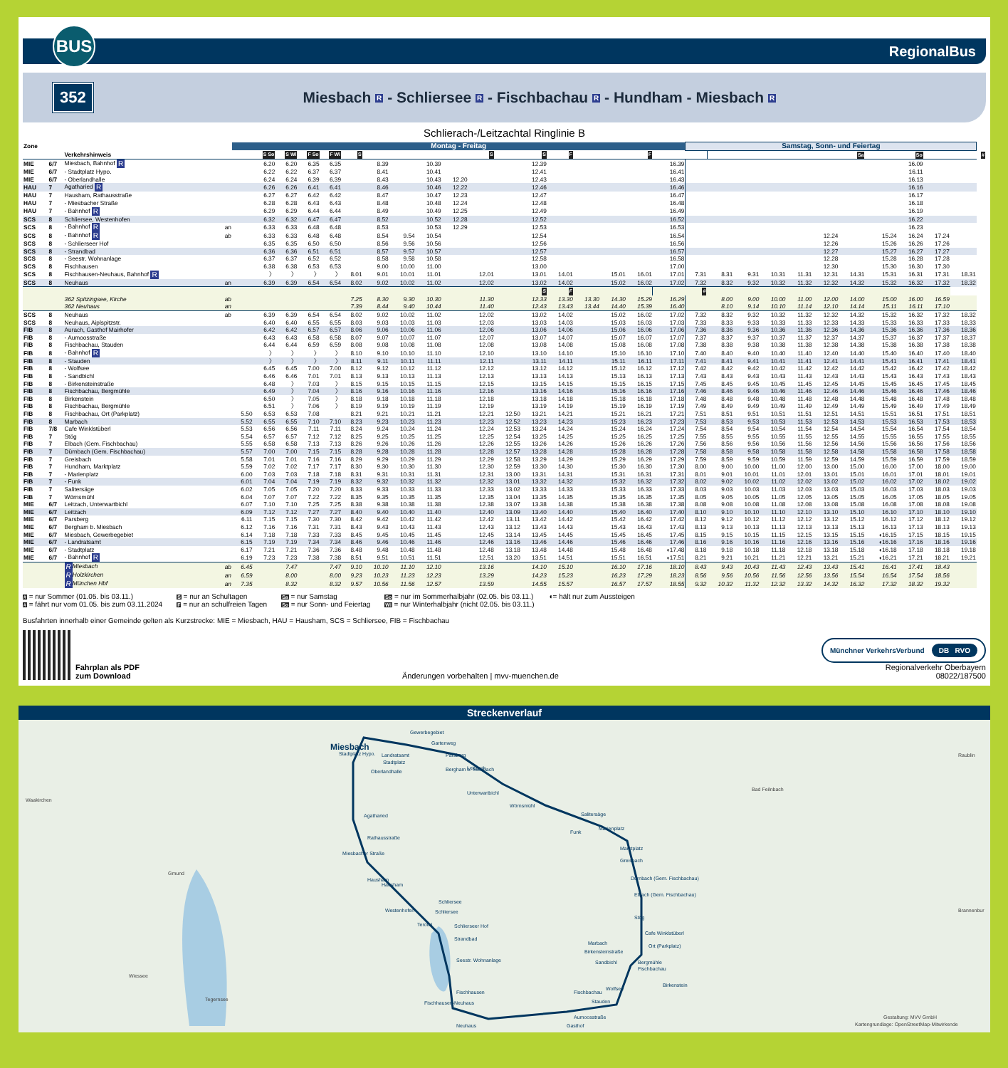BUS
RegionalBus
352
Miesbach R - Schliersee R - Fischbachau R - Hundham - Miesbach R
Schlierach-/Leitzachtal Ringlinie B
| Zone | | | | Montag - Freitag | | | | | | | | | | | | | | | | | | Samstag, Sonn- und Feiertag | | | | | | | | | | | |
| | | Verkehrshinweis | | | S So | S Wi | F So | F Wi | S | | | | | S | | S | F | | | F | | | | | | | | Sa | | So | | | # |
| MIE | 6/7 | Miesbach, Bahnhof R | | | 6.20 | 6.20 | 6.35 | 6.35 | | 8.39 | | 10.39 | | | | 12.39 | | | | | 16.39 | | | | | | | | | 16.09 | | | |
| MIE | 6/7 | - Stadtplatz Hypo. | | | 6.22 | 6.22 | 6.37 | 6.37 | | 8.41 | | 10.41 | | | | 12.41 | | | | | 16.41 | | | | | | | | | 16.11 | | | |
| MIE | 6/7 | - Oberlandhalle | | | 6.24 | 6.24 | 6.39 | 6.39 | | 8.43 | | 10.43 | 12.20 | | | 12.43 | | | | | 16.43 | | | | | | | | | 16.13 | | | |
| HAU | 7 | Agatharied R | | | 6.26 | 6.26 | 6.41 | 6.41 | | 8.46 | | 10.46 | 12.22 | | | 12.46 | | | | | 16.46 | | | | | | | | | 16.16 | | | |
| HAU | 7 | Hausham, Rathausstraße | | | 6.27 | 6.27 | 6.42 | 6.42 | | 8.47 | | 10.47 | 12.23 | | | 12.47 | | | | | 16.47 | | | | | | | | | 16.17 | | | |
| HAU | 7 | - Miesbacher Straße | | | 6.28 | 6.28 | 6.43 | 6.43 | | 8.48 | | 10.48 | 12.24 | | | 12.48 | | | | | 16.48 | | | | | | | | | 16.18 | | | |
| HAU | 7 | - Bahnhof R | | | 6.29 | 6.29 | 6.44 | 6.44 | | 8.49 | | 10.49 | 12.25 | | | 12.49 | | | | | 16.49 | | | | | | | | | 16.19 | | | |
| SCS | 8 | Schliersee, Westenhofen | | | 6.32 | 6.32 | 6.47 | 6.47 | | 8.52 | | 10.52 | 12.28 | | | 12.52 | | | | | 16.52 | | | | | | | | | 16.22 | | | |
| SCS | 8 | - Bahnhof R | an | | 6.33 | 6.33 | 6.48 | 6.48 | | 8.53 | | 10.53 | 12.29 | | | 12.53 | | | | | 16.53 | | | | | | | | | 16.23 | | | |
| SCS | 8 | - Bahnhof R | ab | | 6.33 | 6.33 | 6.48 | 6.48 | | 8.54 | 9.54 | 10.54 | | | | 12.54 | | | | | 16.54 | | | | | | 12.24 | | 15.24 | 16.24 | 17.24 | | |
| SCS | 8 | - Schlierseer Hof | | | 6.35 | 6.35 | 6.50 | 6.50 | | 8.56 | 9.56 | 10.56 | | | | 12.56 | | | | | 16.56 | | | | | | 12.26 | | 15.26 | 16.26 | 17.26 | | |
| SCS | 8 | - Strandbad | | | 6.36 | 6.36 | 6.51 | 6.51 | | 8.57 | 9.57 | 10.57 | | | | 12.57 | | | | | 16.57 | | | | | | 12.27 | | 15.27 | 16.27 | 17.27 | | |
| SCS | 8 | - Seestr. Wohnanlage | | | 6.37 | 6.37 | 6.52 | 6.52 | | 8.58 | 9.58 | 10.58 | | | | 12.58 | | | | | 16.58 | | | | | | 12.28 | | 15.28 | 16.28 | 17.28 | | |
| SCS | 8 | Fischhausen | | | 6.38 | 6.38 | 6.53 | 6.53 | | 9.00 | 10.00 | 11.00 | | | | 13.00 | | | | | 17.00 | | | | | | 12.30 | | 15.30 | 16.30 | 17.30 | | |
| SCS | 8 | Fischhausen-Neuhaus, Bahnhof R | | | 〉 | 〉 | 〉 | 〉 | 8.01 | 9.01 | 10.01 | 11.01 | | 12.01 | | 13.01 | 14.01 | | 15.01 | 16.01 | 17.01 | 7.31 | 8.31 | 9.31 | 10.31 | 11.31 | 12.31 | 14.31 | 15.31 | 16.31 | 17.31 | 18.31 | |
| SCS | 8 | Neuhaus | an | | 6.39 | 6.39 | 6.54 | 6.54 | 8.02 | 9.02 | 10.02 | 11.02 | | 12.02 | | 13.02 | 14.02 | | 15.02 | 16.02 | 17.02 | 7.32 | 8.32 | 9.32 | 10.32 | 11.32 | 12.32 | 14.32 | 15.32 | 16.32 | 17.32 | 18.32 | |
| | | | | | | | | | | | | | | | | S | F | | | | | # | | | | | | | | | | | |
| | | 362 Spitzingsee, Kirche | ab | | | | | | 7.25 | 8.30 | 9.30 | 10.30 | | 11.30 | | 12.33 | 13.30 | 13.30 | 14.30 | 15.29 | 16.29 | | 8.00 | 9.00 | 10.00 | 11.00 | 12.00 | 14.00 | 15.00 | 16.00 | 16.59 | | |
| | | 362 Neuhaus | an | | | | | | 7.39 | 8.44 | 9.40 | 10.44 | | 11.40 | | 12.43 | 13.43 | 13.44 | 14.40 | 15.39 | 16.40 | | 8.10 | 9.14 | 10.10 | 11.14 | 12.10 | 14.14 | 15.11 | 16.11 | 17.10 | | |
| SCS | 8 | Neuhaus | ab | | 6.39 | 6.39 | 6.54 | 6.54 | 8.02 | 9.02 | 10.02 | 11.02 | | 12.02 | | 13.02 | 14.02 | | 15.02 | 16.02 | 17.02 | 7.32 | 8.32 | 9.32 | 10.32 | 11.32 | 12.32 | 14.32 | 15.32 | 16.32 | 17.32 | 18.32 | |
| SCS | 8 | Neuhaus, Aiplspitzstr. | | | 6.40 | 6.40 | 6.55 | 6.55 | 8.03 | 9.03 | 10.03 | 11.03 | | 12.03 | | 13.03 | 14.03 | | 15.03 | 16.03 | 17.03 | 7.33 | 8.33 | 9.33 | 10.33 | 11.33 | 12.33 | 14.33 | 15.33 | 16.33 | 17.33 | 18.33 | |
| FIB | 8 | Aurach, Gasthof Mairhofer | | | 6.42 | 6.42 | 6.57 | 6.57 | 8.06 | 9.06 | 10.06 | 11.06 | | 12.06 | | 13.06 | 14.06 | | 15.06 | 16.06 | 17.06 | 7.36 | 8.36 | 9.36 | 10.36 | 11.36 | 12.36 | 14.36 | 15.36 | 16.36 | 17.36 | 18.36 | |
| FIB | 8 | - Aumoosstraße | | | 6.43 | 6.43 | 6.58 | 6.58 | 8.07 | 9.07 | 10.07 | 11.07 | | 12.07 | | 13.07 | 14.07 | | 15.07 | 16.07 | 17.07 | 7.37 | 8.37 | 9.37 | 10.37 | 11.37 | 12.37 | 14.37 | 15.37 | 16.37 | 17.37 | 18.37 | |
| FIB | 8 | Fischbachau, Stauden | | | 6.44 | 6.44 | 6.59 | 6.59 | 8.08 | 9.08 | 10.08 | 11.08 | | 12.08 | | 13.08 | 14.08 | | 15.08 | 16.08 | 17.08 | 7.38 | 8.38 | 9.38 | 10.38 | 11.38 | 12.38 | 14.38 | 15.38 | 16.38 | 17.38 | 18.38 | |
| FIB | 8 | - Bahnhof R | | | 〉 | 〉 | 〉 | 〉 | 8.10 | 9.10 | 10.10 | 11.10 | | 12.10 | | 13.10 | 14.10 | | 15.10 | 16.10 | 17.10 | 7.40 | 8.40 | 9.40 | 10.40 | 11.40 | 12.40 | 14.40 | 15.40 | 16.40 | 17.40 | 18.40 | |
| FIB | 8 | - Stauden | | | 〉 | 〉 | 〉 | 〉 | 8.11 | 9.11 | 10.11 | 11.11 | | 12.11 | | 13.11 | 14.11 | | 15.11 | 16.11 | 17.11 | 7.41 | 8.41 | 9.41 | 10.41 | 11.41 | 12.41 | 14.41 | 15.41 | 16.41 | 17.41 | 18.41 | |
| FIB | 8 | - Wolfsee | | | 6.45 | 6.45 | 7.00 | 7.00 | 8.12 | 9.12 | 10.12 | 11.12 | | 12.12 | | 13.12 | 14.12 | | 15.12 | 16.12 | 17.12 | 7.42 | 8.42 | 9.42 | 10.42 | 11.42 | 12.42 | 14.42 | 15.42 | 16.42 | 17.42 | 18.42 | |
| FIB | 8 | - Sandbichl | | | 6.46 | 6.46 | 7.01 | 7.01 | 8.13 | 9.13 | 10.13 | 11.13 | | 12.13 | | 13.13 | 14.13 | | 15.13 | 16.13 | 17.13 | 7.43 | 8.43 | 9.43 | 10.43 | 11.43 | 12.43 | 14.43 | 15.43 | 16.43 | 17.43 | 18.43 | |
| FIB | 8 | - Birkensteinstraße | | | 6.48 | 〉 | 7.03 | 〉 | 8.15 | 9.15 | 10.15 | 11.15 | | 12.15 | | 13.15 | 14.15 | | 15.15 | 16.15 | 17.15 | 7.45 | 8.45 | 9.45 | 10.45 | 11.45 | 12.45 | 14.45 | 15.45 | 16.45 | 17.45 | 18.45 | |
| FIB | 8 | Fischbachau, Bergmühle | | | 6.49 | 〉 | 7.04 | 〉 | 8.16 | 9.16 | 10.16 | 11.16 | | 12.16 | | 13.16 | 14.16 | | 15.16 | 16.16 | 17.16 | 7.46 | 8.46 | 9.46 | 10.46 | 11.46 | 12.46 | 14.46 | 15.46 | 16.46 | 17.46 | 18.46 | |
| FIB | 8 | Birkenstein | | | 6.50 | 〉 | 7.05 | 〉 | 8.18 | 9.18 | 10.18 | 11.18 | | 12.18 | | 13.18 | 14.18 | | 15.18 | 16.18 | 17.18 | 7.48 | 8.48 | 9.48 | 10.48 | 11.48 | 12.48 | 14.48 | 15.48 | 16.48 | 17.48 | 18.48 | |
| FIB | 8 | Fischbachau, Bergmühle | | | 6.51 | 〉 | 7.06 | 〉 | 8.19 | 9.19 | 10.19 | 11.19 | | 12.19 | | 13.19 | 14.19 | | 15.19 | 16.19 | 17.19 | 7.49 | 8.49 | 9.49 | 10.49 | 11.49 | 12.49 | 14.49 | 15.49 | 16.49 | 17.49 | 18.49 | |
| FIB | 8 | Fischbachau, Ort (Parkplatz) | | 5.50 | 6.53 | 6.53 | 7.08 | | 8.21 | 9.21 | 10.21 | 11.21 | | 12.21 | 12.50 | 13.21 | 14.21 | | 15.21 | 16.21 | 17.21 | 7.51 | 8.51 | 9.51 | 10.51 | 11.51 | 12.51 | 14.51 | 15.51 | 16.51 | 17.51 | 18.51 | |
| FIB | 8 | Marbach | | 5.52 | 6.55 | 6.55 | 7.10 | 7.10 | 8.23 | 9.23 | 10.23 | 11.23 | | 12.23 | 12.52 | 13.23 | 14.23 | | 15.23 | 16.23 | 17.23 | 7.53 | 8.53 | 9.53 | 10.53 | 11.53 | 12.53 | 14.53 | 15.53 | 16.53 | 17.53 | 18.53 | |
| FIB | 7/8 | Cafe Winklstüberl | | 5.53 | 6.56 | 6.56 | 7.11 | 7.11 | 8.24 | 9.24 | 10.24 | 11.24 | | 12.24 | 12.53 | 13.24 | 14.24 | | 15.24 | 16.24 | 17.24 | 7.54 | 8.54 | 9.54 | 10.54 | 11.54 | 12.54 | 14.54 | 15.54 | 16.54 | 17.54 | 18.54 | |
| FIB | 7 | Stög | | 5.54 | 6.57 | 6.57 | 7.12 | 7.12 | 8.25 | 9.25 | 10.25 | 11.25 | | 12.25 | 12.54 | 13.25 | 14.25 | | 15.25 | 16.25 | 17.25 | 7.55 | 8.55 | 9.55 | 10.55 | 11.55 | 12.55 | 14.55 | 15.55 | 16.55 | 17.55 | 18.55 | |
| FIB | 7 | Elbach (Gem. Fischbachau) | | 5.55 | 6.58 | 6.58 | 7.13 | 7.13 | 8.26 | 9.26 | 10.26 | 11.26 | | 12.26 | 12.55 | 13.26 | 14.26 | | 15.26 | 16.26 | 17.26 | 7.56 | 8.56 | 9.56 | 10.56 | 11.56 | 12.56 | 14.56 | 15.56 | 16.56 | 17.56 | 18.56 | |
| FIB | 7 | Dürnbach (Gem. Fischbachau) | | 5.57 | 7.00 | 7.00 | 7.15 | 7.15 | 8.28 | 9.28 | 10.28 | 11.28 | | 12.28 | 12.57 | 13.28 | 14.28 | | 15.28 | 16.28 | 17.28 | 7.58 | 8.58 | 9.58 | 10.58 | 11.58 | 12.58 | 14.58 | 15.58 | 16.58 | 17.58 | 18.58 | |
| FIB | 7 | Greisbach | | 5.58 | 7.01 | 7.01 | 7.16 | 7.16 | 8.29 | 9.29 | 10.29 | 11.29 | | 12.29 | 12.58 | 13.29 | 14.29 | | 15.29 | 16.29 | 17.29 | 7.59 | 8.59 | 9.59 | 10.59 | 11.59 | 12.59 | 14.59 | 15.59 | 16.59 | 17.59 | 18.59 | |
| FIB | 7 | Hundham, Marktplatz | | 5.59 | 7.02 | 7.02 | 7.17 | 7.17 | 8.30 | 9.30 | 10.30 | 11.30 | | 12.30 | 12.59 | 13.30 | 14.30 | | 15.30 | 16.30 | 17.30 | 8.00 | 9.00 | 10.00 | 11.00 | 12.00 | 13.00 | 15.00 | 16.00 | 17.00 | 18.00 | 19.00 | |
| FIB | 7 | - Marienplatz | | 6.00 | 7.03 | 7.03 | 7.18 | 7.18 | 8.31 | 9.31 | 10.31 | 11.31 | | 12.31 | 13.00 | 13.31 | 14.31 | | 15.31 | 16.31 | 17.31 | 8.01 | 9.01 | 10.01 | 11.01 | 12.01 | 13.01 | 15.01 | 16.01 | 17.01 | 18.01 | 19.01 | |
| FIB | 7 | - Funk | | 6.01 | 7.04 | 7.04 | 7.19 | 7.19 | 8.32 | 9.32 | 10.32 | 11.32 | | 12.32 | 13.01 | 13.32 | 14.32 | | 15.32 | 16.32 | 17.32 | 8.02 | 9.02 | 10.02 | 11.02 | 12.02 | 13.02 | 15.02 | 16.02 | 17.02 | 18.02 | 19.02 | |
| FIB | 7 | Salitersäge | | 6.02 | 7.05 | 7.05 | 7.20 | 7.20 | 8.33 | 9.33 | 10.33 | 11.33 | | 12.33 | 13.02 | 13.33 | 14.33 | | 15.33 | 16.33 | 17.33 | 8.03 | 9.03 | 10.03 | 11.03 | 12.03 | 13.03 | 15.03 | 16.03 | 17.03 | 18.03 | 19.03 | |
| FIB | 7 | Wörnsmühl | | 6.04 | 7.07 | 7.07 | 7.22 | 7.22 | 8.35 | 9.35 | 10.35 | 11.35 | | 12.35 | 13.04 | 13.35 | 14.35 | | 15.35 | 16.35 | 17.35 | 8.05 | 9.05 | 10.05 | 11.05 | 12.05 | 13.05 | 15.05 | 16.05 | 17.05 | 18.05 | 19.05 | |
| MIE | 6/7 | Leitzach, Unterwartbichl | | 6.07 | 7.10 | 7.10 | 7.25 | 7.25 | 8.38 | 9.38 | 10.38 | 11.38 | | 12.38 | 13.07 | 13.38 | 14.38 | | 15.38 | 16.38 | 17.38 | 8.08 | 9.08 | 10.08 | 11.08 | 12.08 | 13.08 | 15.08 | 16.08 | 17.08 | 18.08 | 19.08 | |
| MIE | 6/7 | Leitzach | | 6.09 | 7.12 | 7.12 | 7.27 | 7.27 | 8.40 | 9.40 | 10.40 | 11.40 | | 12.40 | 13.09 | 13.40 | 14.40 | | 15.40 | 16.40 | 17.40 | 8.10 | 9.10 | 10.10 | 11.10 | 12.10 | 13.10 | 15.10 | 16.10 | 17.10 | 18.10 | 19.10 | |
| MIE | 6/7 | Parsberg | | 6.11 | 7.15 | 7.15 | 7.30 | 7.30 | 8.42 | 9.42 | 10.42 | 11.42 | | 12.42 | 13.11 | 13.42 | 14.42 | | 15.42 | 16.42 | 17.42 | 8.12 | 9.12 | 10.12 | 11.12 | 12.12 | 13.12 | 15.12 | 16.12 | 17.12 | 18.12 | 19.12 | |
| MIE | 6/7 | Bergham b. Miesbach | | 6.12 | 7.16 | 7.16 | 7.31 | 7.31 | 8.43 | 9.43 | 10.43 | 11.43 | | 12.43 | 13.12 | 13.43 | 14.43 | | 15.43 | 16.43 | 17.43 | 8.13 | 9.13 | 10.13 | 11.13 | 12.13 | 13.13 | 15.13 | 16.13 | 17.13 | 18.13 | 19.13 | |
| MIE | 6/7 | Miesbach, Gewerbegebiet | | 6.14 | 7.18 | 7.18 | 7.33 | 7.33 | 8.45 | 9.45 | 10.45 | 11.45 | | 12.45 | 13.14 | 13.45 | 14.45 | | 15.45 | 16.45 | 17.45 | 8.15 | 9.15 | 10.15 | 11.15 | 12.15 | 13.15 | 15.15 | ◖16.15 | 17.15 | 18.15 | 19.15 | |
| MIE | 6/7 | - Landratsamt | | 6.15 | 7.19 | 7.19 | 7.34 | 7.34 | 8.46 | 9.46 | 10.46 | 11.46 | | 12.46 | 13.16 | 13.46 | 14.46 | | 15.46 | 16.46 | 17.46 | 8.16 | 9.16 | 10.16 | 11.16 | 12.16 | 13.16 | 15.16 | ◖16.16 | 17.16 | 18.16 | 19.16 | |
| MIE | 6/7 | - Stadtplatz | | 6.17 | 7.21 | 7.21 | 7.36 | 7.36 | 8.48 | 9.48 | 10.48 | 11.48 | | 12.48 | 13.18 | 13.48 | 14.48 | | 15.48 | 16.48 | ◖17.48 | 8.18 | 9.18 | 10.18 | 11.18 | 12.18 | 13.18 | 15.18 | ◖16.18 | 17.18 | 18.18 | 19.18 | |
| MIE | 6/7 | - Bahnhof R | | 6.19 | 7.23 | 7.23 | 7.38 | 7.38 | 8.51 | 9.51 | 10.51 | 11.51 | | 12.51 | 13.20 | 13.51 | 14.51 | | 15.51 | 16.51 | ◖17.51 | 8.21 | 9.21 | 10.21 | 11.21 | 12.21 | 13.21 | 15.21 | ◖16.21 | 17.21 | 18.21 | 19.21 | |
| | | R Miesbach | ab | 6.45 | | 7.47 | | 7.47 | 9.10 | 10.10 | 11.10 | 12.10 | | 13.16 | | 14.10 | 15.10 | | 16.10 | 17.16 | 18.10 | 8.43 | 9.43 | 10.43 | 11.43 | 12.43 | 13.43 | 15.41 | 16.41 | 17.41 | 18.43 | | |
| | | R Holzkirchen | an | 6.59 | | 8.00 | | 8.00 | 9.23 | 10.23 | 11.23 | 12.23 | | 13.29 | | 14.23 | 15.23 | | 16.23 | 17.29 | 18.23 | 8.56 | 9.56 | 10.56 | 11.56 | 12.56 | 13.56 | 15.54 | 16.54 | 17.54 | 18.56 | | |
| | | R München Hbf | an | 7.35 | | 8.32 | | 8.32 | 9.57 | 10.56 | 11.56 | 12.57 | | 13.59 | | 14.55 | 15.57 | | 16.57 | 17.57 | 18.55 | 9.32 | 10.32 | 11.32 | 12.32 | 13.32 | 14.32 | 16.32 | 17.32 | 18.32 | 19.32 | | |
# = nur Sommer (01.05. bis 03.11.)
# = fährt nur vom 01.05. bis zum 03.11.2024
S = nur an Schultagen
F = nur an schulfreien Tagen
Sa = nur Samstag
So = nur Sonn- und Feiertag
So = nur im Sommerhalbjahr (02.05. bis 03.11.)
Wi = nur Winterhalbjahr (nicht 02.05. bis 03.11.)
◖= hält nur zum Aussteigen
Busfahrten innerhalb einer Gemeinde gelten als Kurzstrecke: MIE = Miesbach, HAU = Hausham, SCS = Schliersee, FIB = Fischbachau
Fahrplan als PDF
zum Download
Änderungen vorbehalten | mvv-muenchen.de
Münchner VerkehrsVerbund DB RVO
Regionalverkehr Oberbayern
08022/187500
Streckenverlauf
Miesbach
Gewerbegebiet
Gartenweg
Parsberg
Landratsamt
Stadtplatz
Oberlandhalle
Stadtplatz Hypo.
Bergham b. Miesbach
Leitzach
Unterwartbichl
Wörnsmühl
Salitersäge
Funk
Marienplatz
Marktplatz
Greisbach
Dürnbach (Gem. Fischbachau)
Elbach (Gem. Fischbachau)
Stög
Cafe Winklstüberl
Marbach
Birkensteinstraße
Ort (Parkplatz)
Sandbichl
Bergmühle
Fischbachau
Birkenstein
Fischbachau
Wolfsee
Stauden
Aumoosstraße
Gasthof
Neuhaus
Fischhausen-Neuhaus
Fischhausen
Seestr. Wohnanlage
Strandbad
Schlierseer Hof
Terofal
Westenhofen
Schliersee
Schliersee
Hausham
Hausham
Miesbacher Straße
Rathausstraße
Agatharied
Waakirchen
Gmund
Wiessee
Tegernsee
Bad Feilnbach
Raublin
Brannenbur
Gestaltung: MVV GmbH
Kartengrundlage: OpenStreetMap-Mitwirkende